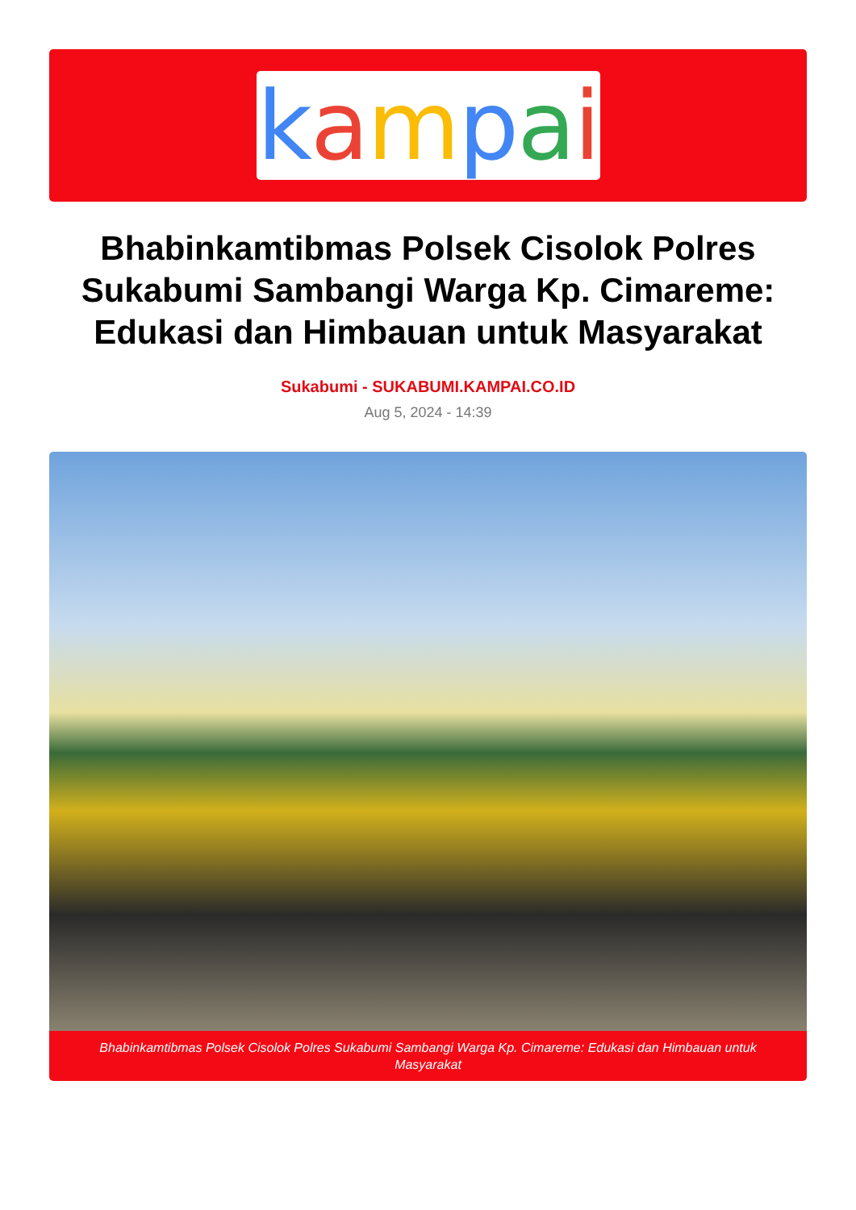kampai
Bhabinkamtibmas Polsek Cisolok Polres Sukabumi Sambangi Warga Kp. Cimareme: Edukasi dan Himbauan untuk Masyarakat
Sukabumi - SUKABUMI.KAMPAI.CO.ID
Aug 5, 2024 - 14:39
Bhabinkamtibmas Polsek Cisolok Polres Sukabumi Sambangi Warga Kp. Cimareme: Edukasi dan Himbauan untuk Masyarakat